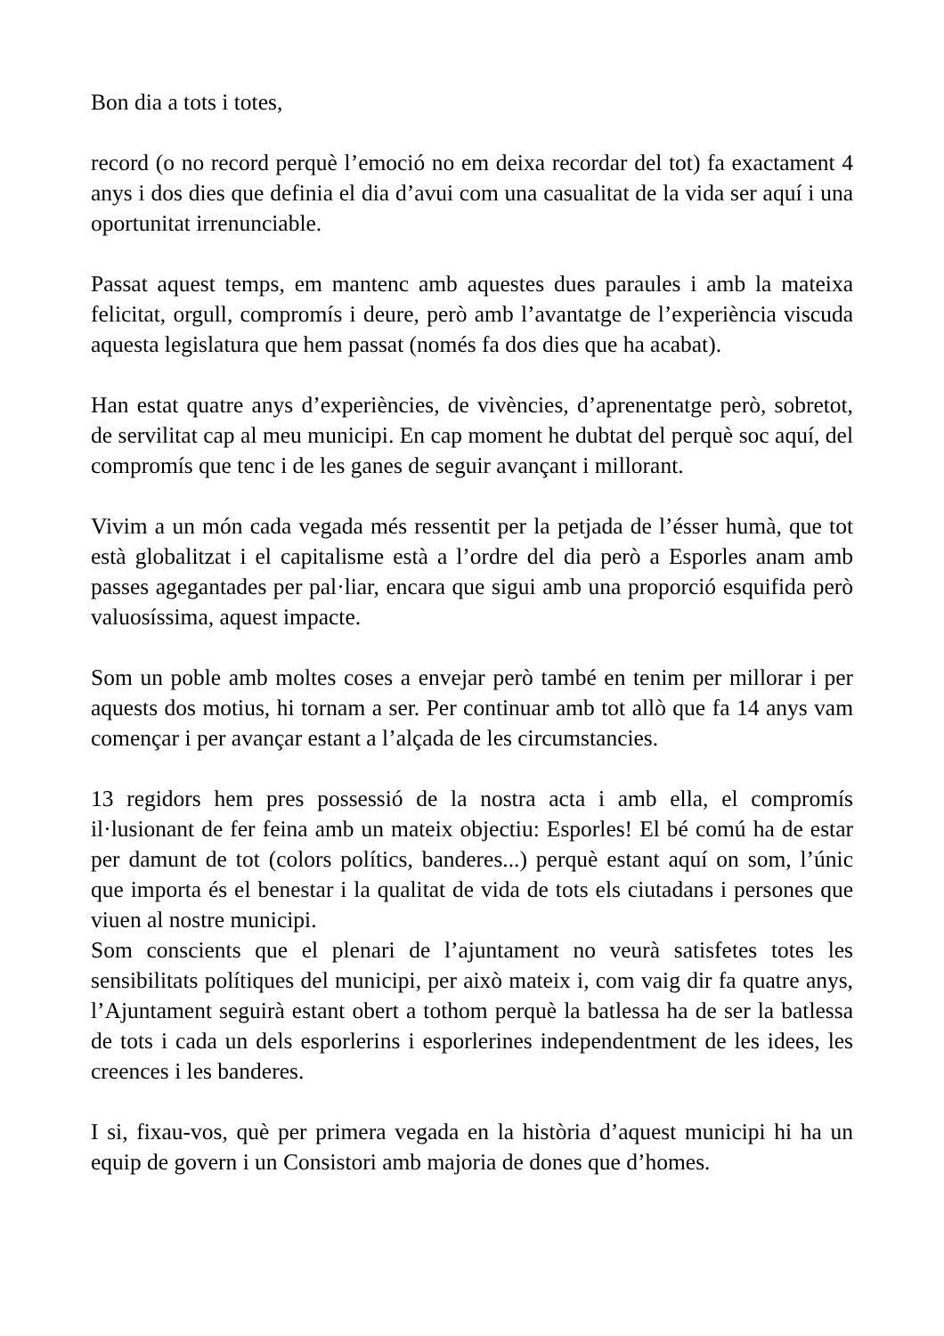Bon dia a tots i totes,
record (o no record perquè l’emoció no em deixa recordar del tot) fa exactament 4 anys i dos dies que definia el dia d’avui com una casualitat de la vida ser aquí i una oportunitat irrenunciable.
Passat aquest temps, em mantenc amb aquestes dues paraules i amb la mateixa felicitat, orgull, compromís i deure, però amb l’avantatge de l’experiència viscuda aquesta legislatura que hem passat (només fa dos dies que ha acabat).
Han estat quatre anys d’experiències, de vivències, d’aprenentatge però, sobretot, de servilitat cap al meu municipi. En cap moment he dubtat del perquè soc aquí, del compromís que tenc i de les ganes de seguir avançant i millorant.
Vivim a un món cada vegada més ressentit per la petjada de l’ésser humà, que tot està globalitzat i el capitalisme està a l’ordre del dia però a Esporles anam amb passes agegantades per pal·liar, encara que sigui amb una proporció esquifida però valuosíssima, aquest impacte.
Som un poble amb moltes coses a envejar però també en tenim per millorar i per aquests dos motius, hi tornam a ser. Per continuar amb tot allò que fa 14 anys vam començar i per avançar estant a l’alçada de les circumstancies.
13 regidors hem pres possessió de la nostra acta i amb ella, el compromís il·lusionant de fer feina amb un mateix objectiu: Esporles! El bé comú ha de estar per damunt de tot (colors polítics, banderes...) perquè estant aquí on som, l’únic que importa és el benestar i la qualitat de vida de tots els ciutadans i persones que viuen al nostre municipi.
Som conscients que el plenari de l’ajuntament no veurà satisfetes totes les sensibilitats polítiques del municipi, per això mateix i, com vaig dir fa quatre anys, l’Ajuntament seguirà estant obert a tothom perquè la batlessa ha de ser la batlessa de tots i cada un dels esporlerins i esporlerines independentment de les idees, les creences i les banderes.
I si, fixau-vos, què per primera vegada en la història d’aquest municipi hi ha un equip de govern i un Consistori amb majoria de dones que d’homes.